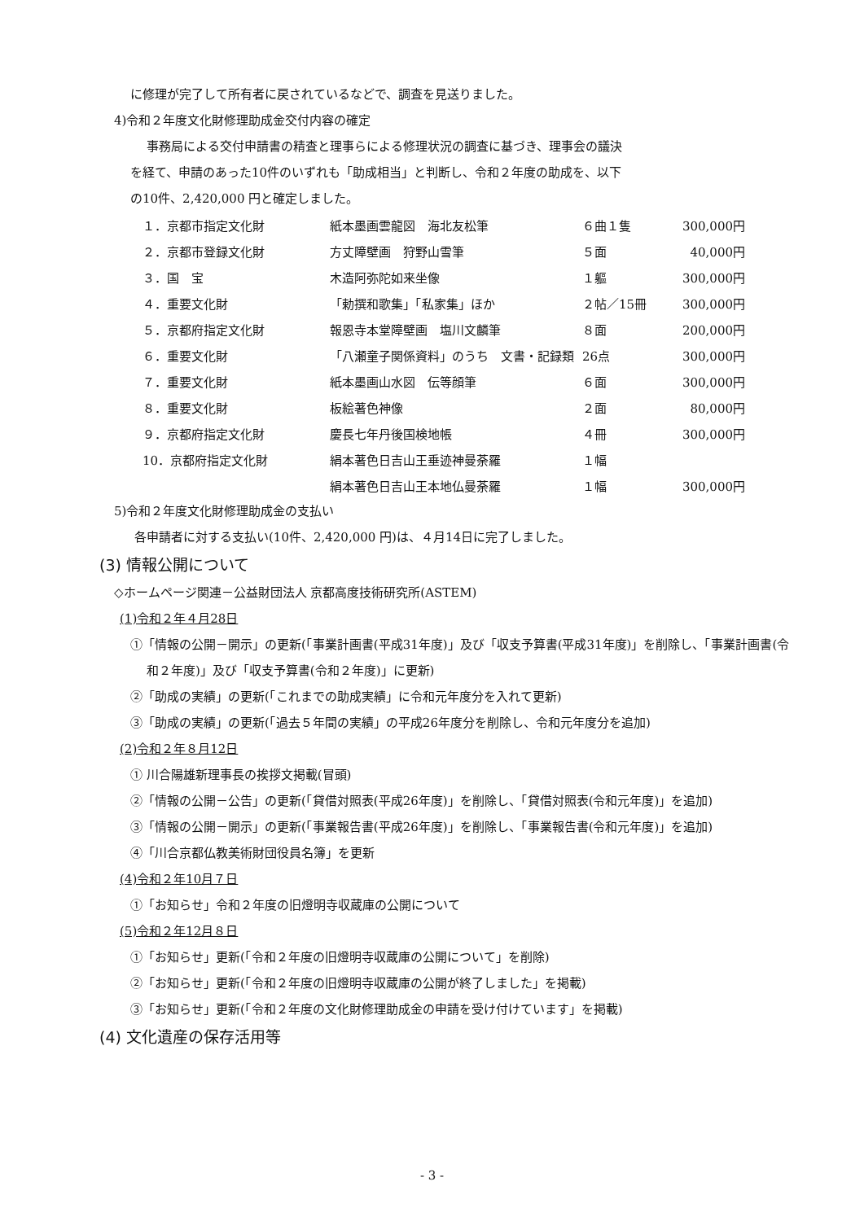に修理が完了して所有者に戻されているなどで、調査を見送りました。
4)令和２年度文化財修理助成金交付内容の確定
事務局による交付申請書の精査と理事らによる修理状況の調査に基づき、理事会の議決
を経て、申請のあった10件のいずれも「助成相当」と判断し、令和２年度の助成を、以下
の10件、2,420,000 円と確定しました。
| １．京都市指定文化財 | 紙本墨画雲龍図 海北友松筆 | ６曲１隻 | 300,000円 |
| ２．京都市登録文化財 | 方丈障壁画 狩野山雪筆 | ５面 | 40,000円 |
| ３．国 宝 | 木造阿弥陀如来坐像 | １軀 | 300,000円 |
| ４．重要文化財 | 「勅撰和歌集」「私家集」ほか | ２帖／15冊 | 300,000円 |
| ５．京都府指定文化財 | 報恩寺本堂障壁画 塩川文麟筆 | ８面 | 200,000円 |
| ６．重要文化財 | 「八瀬童子関係資料」のうち 文書・記録類 | 26点 | 300,000円 |
| ７．重要文化財 | 紙本墨画山水図 伝等顔筆 | ６面 | 300,000円 |
| ８．重要文化財 | 板絵著色神像 | ２面 | 80,000円 |
| ９．京都府指定文化財 | 慶長七年丹後国検地帳 | ４冊 | 300,000円 |
| 10．京都府指定文化財 | 絹本著色日吉山王垂迹神曼荼羅 | １幅 | |
| | 絹本著色日吉山王本地仏曼荼羅 | １幅 | 300,000円 |
5)令和２年度文化財修理助成金の支払い
各申請者に対する支払い(10件、2,420,000 円)は、４月14日に完了しました。
(3) 情報公開について
◇ホームページ関連－公益財団法人 京都高度技術研究所(ASTEM)
(1)令和２年４月28日
①「情報の公開－開示」の更新(「事業計画書(平成31年度)」及び「収支予算書(平成31年度)」を削除し、「事業計画書(令和２年度)」及び「収支予算書(令和２年度)」に更新)
②「助成の実績」の更新(「これまでの助成実績」に令和元年度分を入れて更新)
③「助成の実績」の更新(「過去５年間の実績」の平成26年度分を削除し、令和元年度分を追加)
(2)令和２年８月12日
① 川合陽雄新理事長の挨拶文掲載(冒頭)
②「情報の公開－公告」の更新(「貸借対照表(平成26年度)」を削除し、「貸借対照表(令和元年度)」を追加)
③「情報の公開－開示」の更新(「事業報告書(平成26年度)」を削除し、「事業報告書(令和元年度)」を追加)
④「川合京都仏教美術財団役員名簿」を更新
(4)令和２年10月７日
①「お知らせ」令和２年度の旧燈明寺収蔵庫の公開について
(5)令和２年12月８日
①「お知らせ」更新(「令和２年度の旧燈明寺収蔵庫の公開について」を削除)
②「お知らせ」更新(「令和２年度の旧燈明寺収蔵庫の公開が終了しました」を掲載)
③「お知らせ」更新(「令和２年度の文化財修理助成金の申請を受け付けています」を掲載)
(4) 文化遺産の保存活用等
- 3 -